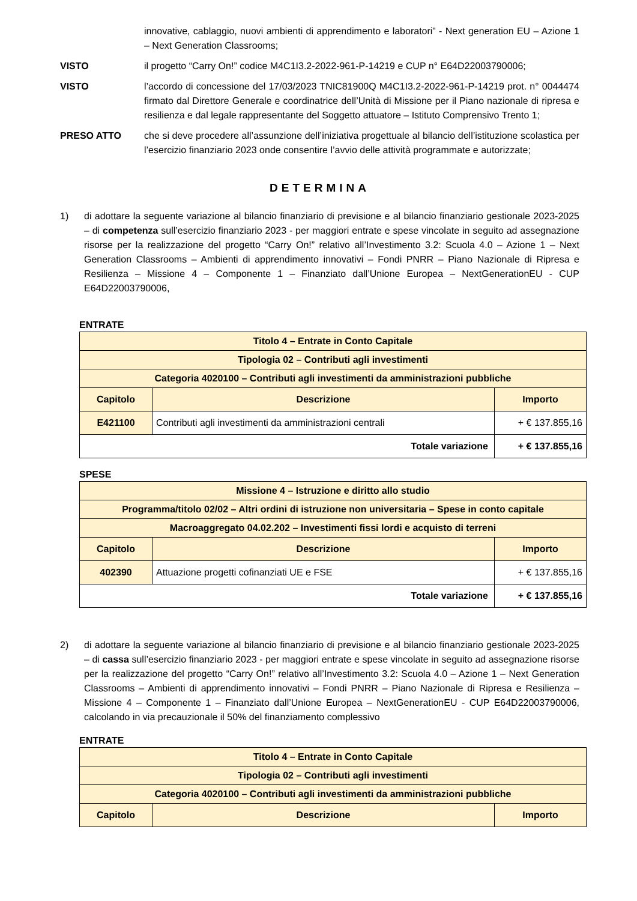innovative, cablaggio, nuovi ambienti di apprendimento e laboratori” - Next generation EU – Azione 1 – Next Generation Classrooms;
VISTO il progetto “Carry On!” codice M4C1I3.2-2022-961-P-14219 e CUP n° E64D22003790006;
VISTO l’accordo di concessione del 17/03/2023 TNIC81900Q M4C1I3.2-2022-961-P-14219 prot. n° 0044474 firmato dal Direttore Generale e coordinatrice dell’Unità di Missione per il Piano nazionale di ripresa e resilienza e dal legale rappresentante del Soggetto attuatore – Istituto Comprensivo Trento 1;
PRESO ATTO che si deve procedere all’assunzione dell’iniziativa progettuale al bilancio dell’istituzione scolastica per l’esercizio finanziario 2023 onde consentire l’avvio delle attività programmate e autorizzate;
DETERMINA
1) di adottare la seguente variazione al bilancio finanziario di previsione e al bilancio finanziario gestionale 2023-2025 – di competenza sull’esercizio finanziario 2023 - per maggiori entrate e spese vincolate in seguito ad assegnazione risorse per la realizzazione del progetto “Carry On!” relativo all’Investimento 3.2: Scuola 4.0 – Azione 1 – Next Generation Classrooms – Ambienti di apprendimento innovativi – Fondi PNRR – Piano Nazionale di Ripresa e Resilienza – Missione 4 – Componente 1 – Finanziato dall’Unione Europea – NextGenerationEU - CUP E64D22003790006,
ENTRATE
| Titolo 4 – Entrate in Conto Capitale | | |
| Tipologia 02 – Contributi agli investimenti | | |
| Categoria 4020100 – Contributi agli investimenti da amministrazioni pubbliche | | |
| Capitolo | Descrizione | Importo |
| E421100 | Contributi agli investimenti da amministrazioni centrali | + € 137.855,16 |
| Totale variazione | | + € 137.855,16 |
SPESE
| Missione 4 – Istruzione e diritto allo studio | | |
| Programma/titolo 02/02 – Altri ordini di istruzione non universitaria – Spese in conto capitale | | |
| Macroaggregato 04.02.202 – Investimenti fissi lordi e acquisto di terreni | | |
| Capitolo | Descrizione | Importo |
| 402390 | Attuazione progetti cofinanziati UE e FSE | + € 137.855,16 |
| Totale variazione | | + € 137.855,16 |
2) di adottare la seguente variazione al bilancio finanziario di previsione e al bilancio finanziario gestionale 2023-2025 – di cassa sull’esercizio finanziario 2023 - per maggiori entrate e spese vincolate in seguito ad assegnazione risorse per la realizzazione del progetto “Carry On!” relativo all’Investimento 3.2: Scuola 4.0 – Azione 1 – Next Generation Classrooms – Ambienti di apprendimento innovativi – Fondi PNRR – Piano Nazionale di Ripresa e Resilienza – Missione 4 – Componente 1 – Finanziato dall’Unione Europea – NextGenerationEU - CUP E64D22003790006, calcolando in via precauzionale il 50% del finanziamento complessivo
ENTRATE
| Titolo 4 – Entrate in Conto Capitale | | |
| Tipologia 02 – Contributi agli investimenti | | |
| Categoria 4020100 – Contributi agli investimenti da amministrazioni pubbliche | | |
| Capitolo | Descrizione | Importo |